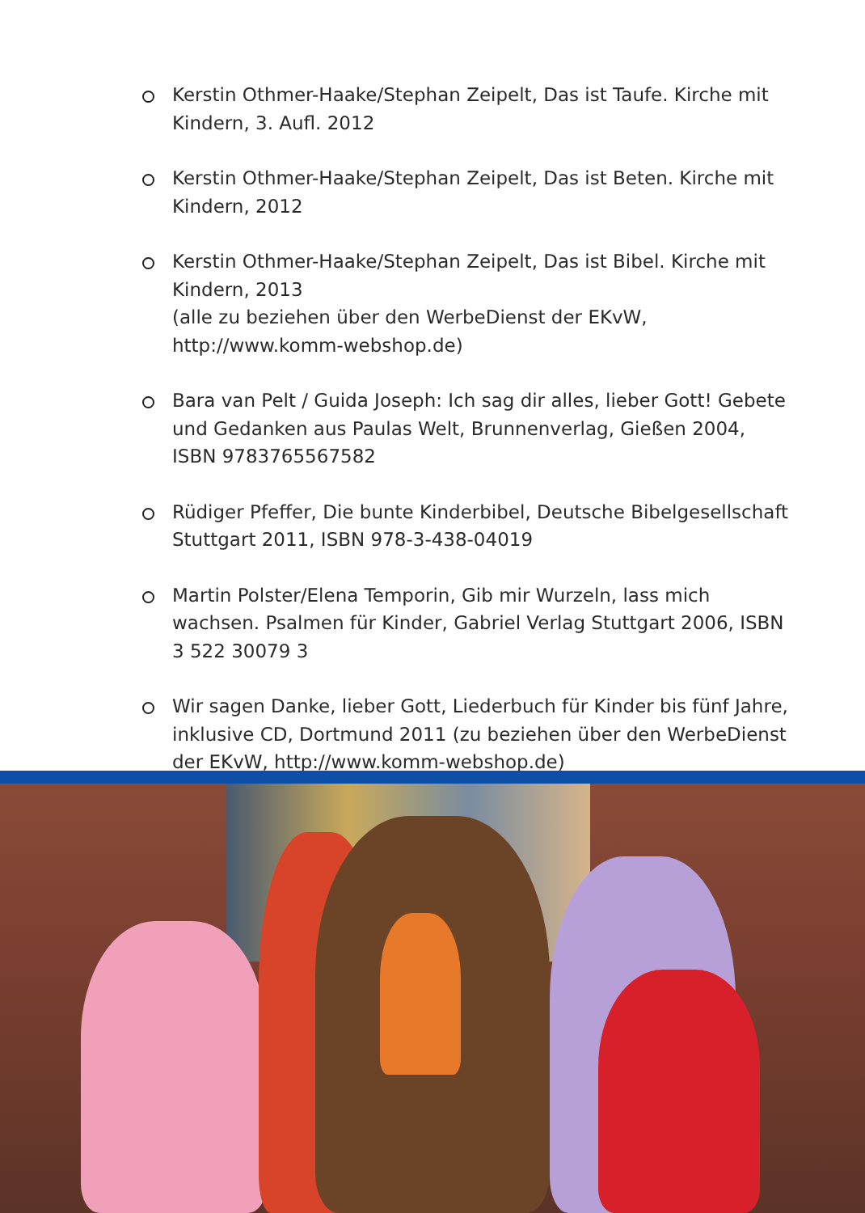Kerstin Othmer-Haake/Stephan Zeipelt, Das ist Taufe. Kirche mit Kindern, 3. Aufl. 2012
Kerstin Othmer-Haake/Stephan Zeipelt, Das ist Beten. Kirche mit Kindern, 2012
Kerstin Othmer-Haake/Stephan Zeipelt, Das ist Bibel. Kirche mit Kindern, 2013
(alle zu beziehen über den WerbeDienst der EKvW, http://www.komm-webshop.de)
Bara van Pelt / Guida Joseph: Ich sag dir alles, lieber Gott! Gebete und Gedanken aus Paulas Welt, Brunnenverlag, Gießen 2004, ISBN 9783765567582
Rüdiger Pfeffer, Die bunte Kinderbibel, Deutsche Bibelgesellschaft Stuttgart 2011, ISBN 978-3-438-04019
Martin Polster/Elena Temporin, Gib mir Wurzeln, lass mich wachsen. Psalmen für Kinder, Gabriel Verlag Stuttgart 2006, ISBN 3 522 30079 3
Wir sagen Danke, lieber Gott, Liederbuch für Kinder bis fünf Jahre, inklusive CD, Dortmund 2011 (zu beziehen über den WerbeDienst der EKvW, http://www.komm-webshop.de)